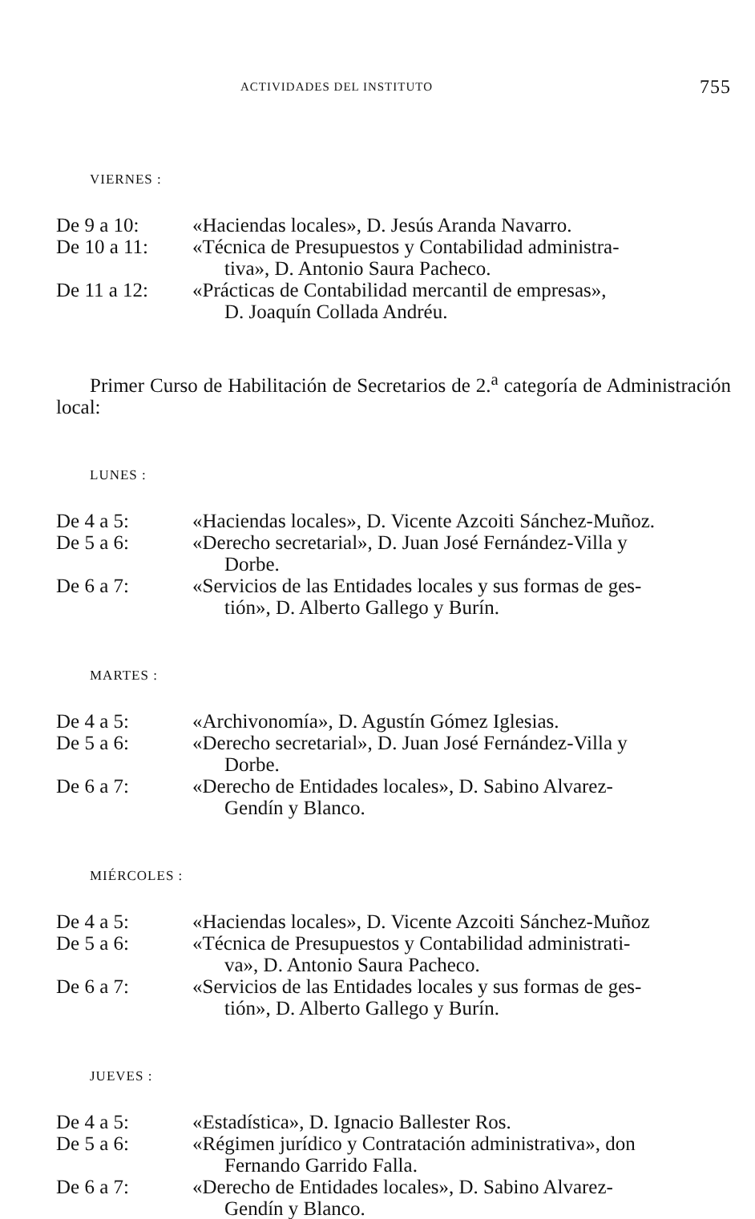ACTIVIDADES DEL INSTITUTO 755
VIERNES :
De 9 a 10: «Haciendas locales», D. Jesús Aranda Navarro.
De 10 a 11: «Técnica de Presupuestos y Contabilidad administra-
tiva», D. Antonio Saura Pacheco.
De 11 a 12: «Prácticas de Contabilidad mercantil de empresas»,
D. Joaquín Collada Andréu.
Primer Curso de Habilitación de Secretarios de 2.<sup>a</sup> categoría de Administración local:
LUNES :
De 4 a 5: «Haciendas locales», D. Vicente Azcoiti Sánchez-Muñoz.
De 5 a 6: «Derecho secretarial», D. Juan José Fernández-Villa y
Dorbe.
De 6 a 7: «Servicios de las Entidades locales y sus formas de ges-
tión», D. Alberto Gallego y Burín.
MARTES :
De 4 a 5: «Archivonomía», D. Agustín Gómez Iglesias.
De 5 a 6: «Derecho secretarial», D. Juan José Fernández-Villa y
Dorbe.
De 6 a 7: «Derecho de Entidades locales», D. Sabino Alvarez-
Gendín y Blanco.
MIÉRCOLES :
De 4 a 5: «Haciendas locales», D. Vicente Azcoiti Sánchez-Muñoz
De 5 a 6: «Técnica de Presupuestos y Contabilidad administrati-
va», D. Antonio Saura Pacheco.
De 6 a 7: «Servicios de las Entidades locales y sus formas de ges-
tión», D. Alberto Gallego y Burín.
JUEVES :
De 4 a 5: «Estadística», D. Ignacio Ballester Ros.
De 5 a 6: «Régimen jurídico y Contratación administrativa», don
Fernando Garrido Falla.
De 6 a 7: «Derecho de Entidades locales», D. Sabino Alvarez-
Gendín y Blanco.